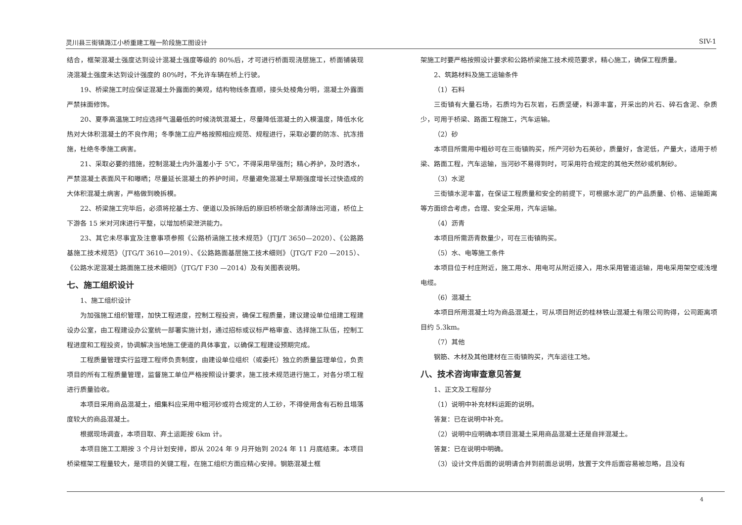灵川县三街镇潞江小桥重建工程一阶段施工图设计 SIV-1
结合，框架混凝土强度达到设计混凝土强度等级的 80%后，才可进行桥面现浇层施工，桥面铺装现浇混凝土强度未达到设计强度的 80%时，不允许车辆在桥上行驶。
19、桥梁施工时应保证混凝土外露面的美观，结构物线条直顺，接头处棱角分明，混凝土外露面严禁抹面修饰。
20、夏季高温施工时应选择气温最低的时候浇筑混凝土，尽量降低混凝土的入模温度，降低水化热对大体积混凝土的不良作用；冬季施工应严格按照相应规范、规程进行，采取必要的防冻、抗冻措施，杜绝冬季施工病害。
21、采取必要的措施，控制混凝土内外温差小于 5℃，不得采用早强剂；精心养护，及时洒水，严禁混凝土表面风干和曝晒；尽量延长混凝土的养护时间，尽量避免混凝土早期强度增长过快造成的大体积混凝土病害，严格做到晚拆模。
22、桥梁施工完毕后，必须将挖基土方、便道以及拆除后的原旧桥桥墩全部清除出河道，桥位上下游各 15 米对河床进行平整，以增加桥梁泄洪能力。
23、其它未尽事宜及注意事项参照《公路桥涵施工技术规范》（JTJ/T 3650—2020）、《公路路基施工技术规范》（JTG/T 3610—2019）、《公路路面基层施工技术细则》（JTG/T F20 —2015）、《公路水泥混凝土路面施工技术细则》（JTG/T F30 —2014）及有关图表说明。
七、施工组织设计
1、施工组织设计
为加强施工组织管理，加快工程进度，控制工程投资，确保工程质量，建议建设单位组建工程建设办公室，由工程建设办公室统一部署实施计划，通过招标或议标严格审查、选择施工队伍，控制工程进度和工程投资，协调解决当地施工便道的具体事宜，以确保工程建设预期完成。
工程质量管理实行监理工程师负责制度，由建设单位组织（或委托）独立的质量监理单位，负责项目的所有工程质量管理，监督施工单位严格按照设计要求，施工技术规范进行施工，对各分项工程进行质量验收。
本项目采用商品混凝土，细集料应采用中粗河砂或符合规定的人工砂，不得使用含有石粉且塌落度较大的商品混凝土。
根据现场调查，本项目取、弃土运距按 6km 计。
本项目施工工期按 3 个月计划安排，即从 2024 年 9 月开始到 2024 年 11 月底结束。本项目桥梁框架工程量较大，是项目的关键工程，在施工组织方面应精心安排。钢筋混凝土框
架施工时要严格按照设计要求和公路桥梁施工技术规范要求，精心施工，确保工程质量。
2、筑路材料及施工运输条件
（1）石料
三街镇有大量石场，石质均为石灰岩，石质坚硬，料源丰富，开采出的片石、碎石含泥、杂质少，可用于桥梁、路面工程施工，汽车运输。
（2）砂
本项目所需用中粗砂可在三街镇购买，所产河砂为石英砂，质量好，含泥低，产量大，适用于桥梁、路面工程，汽车运输，当河砂不易得到时，可采用符合规定的其他天然砂或机制砂。
（3）水泥
三街镇水泥丰富，在保证工程质量和安全的前提下，可根据水泥厂的产品质量、价格、运输距离等方面综合考虑，合理、安全采用，汽车运输。
（4）沥青
本项目所需沥青数量少，可在三街镇购买。
（5）水、电等施工条件
本项目位于村庄附近，施工用水、用电可从附近接入，用水采用管道运输，用电采用架空或浅埋电缆。
（6）混凝土
本项目所用混凝土均为商品混凝土，可从项目附近的桂林铁山混凝土有限公司购得，公司距离项目约 5.3km。
（7）其他
钢筋、木材及其他建材在三街镇购买，汽车运往工地。
八、技术咨询审查意见答复
1、正文及工程部分
（1）说明中补充材料运距的说明。
答复：已在说明中补充。
（2）说明中应明确本项目混凝土采用商品混凝土还是自拌混凝土。
答复：已在说明中明确。
（3）设计文件后面的说明请合并到前面总说明，放置于文件后面容易被忽略，且没有
4